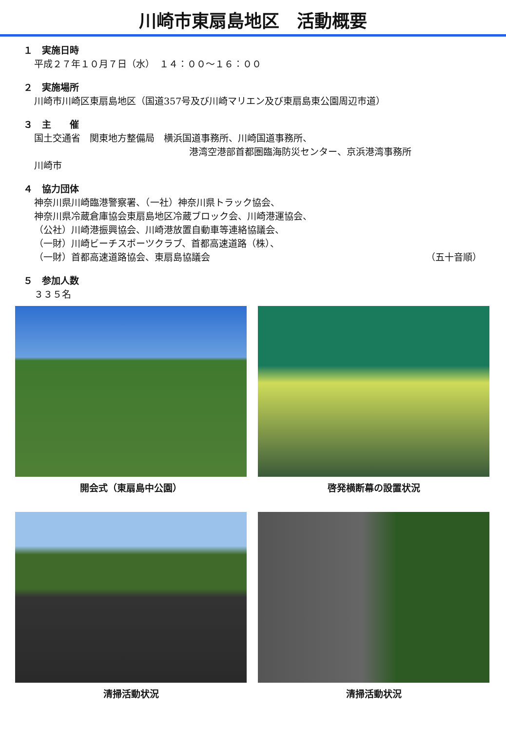川崎市東扇島地区　活動概要
１　実施日時
平成２７年１０月７日（水）　１４：００～１６：００
２　実施場所
川崎市川崎区東扇島地区（国道357号及び川崎マリエン及び東扇島東公園周辺市道）
３　主　　催
国土交通省　関東地方整備局　横浜国道事務所、川崎国道事務所、
港湾空港部首都圏臨海防災センター、京浜港湾事務所
川崎市
４　協力団体
神奈川県川崎臨港警察署、（一社）神奈川県トラック協会、
神奈川県冷蔵倉庫協会東扇島地区冷蔵ブロック会、川崎港運協会、
（公社）川崎港振興協会、川崎港放置自動車等連絡協議会、
（一財）川崎ビーチスポーツクラブ、首都高速道路（株）、
（一財）首都高速道路協会、東扇島協議会 （五十音順）
５　参加人数
３３５名
開会式（東扇島中公園）
啓発横断幕の設置状況
清掃活動状況
清掃活動状況